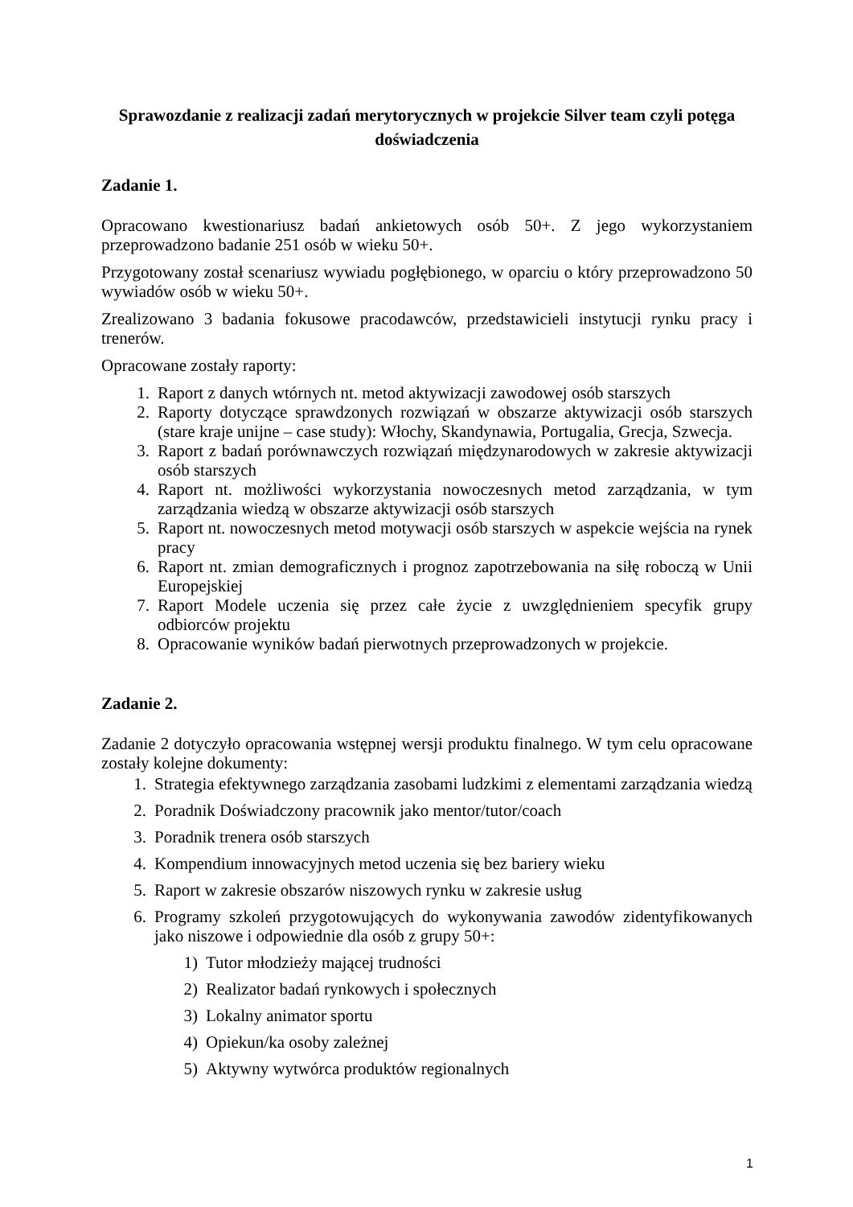Sprawozdanie z realizacji zadań merytorycznych w projekcie Silver team czyli potęga doświadczenia
Zadanie 1.
Opracowano kwestionariusz badań ankietowych osób 50+. Z jego wykorzystaniem przeprowadzono badanie 251 osób w wieku 50+.
Przygotowany został scenariusz wywiadu pogłębionego, w oparciu o który przeprowadzono 50 wywiadów osób w wieku 50+.
Zrealizowano 3 badania fokusowe pracodawców, przedstawicieli instytucji rynku pracy i trenerów.
Opracowane zostały raporty:
1. Raport z danych wtórnych nt. metod aktywizacji zawodowej osób starszych
2. Raporty dotyczące sprawdzonych rozwiązań w obszarze aktywizacji osób starszych (stare kraje unijne – case study): Włochy, Skandynawia, Portugalia, Grecja, Szwecja.
3. Raport z badań porównawczych rozwiązań międzynarodowych w zakresie aktywizacji osób starszych
4. Raport nt. możliwości wykorzystania nowoczesnych metod zarządzania, w tym zarządzania wiedzą w obszarze aktywizacji osób starszych
5. Raport nt. nowoczesnych metod motywacji osób starszych w aspekcie wejścia na rynek pracy
6. Raport nt. zmian demograficznych i prognoz zapotrzebowania na siłę roboczą w Unii Europejskiej
7. Raport Modele uczenia się przez całe życie z uwzględnieniem specyfik grupy odbiorców projektu
8. Opracowanie wyników badań pierwotnych przeprowadzonych w projekcie.
Zadanie 2.
Zadanie 2 dotyczyło opracowania wstępnej wersji produktu finalnego. W tym celu opracowane zostały kolejne dokumenty:
1. Strategia efektywnego zarządzania zasobami ludzkimi z elementami zarządzania wiedzą
2. Poradnik Doświadczony pracownik jako mentor/tutor/coach
3. Poradnik trenera osób starszych
4. Kompendium innowacyjnych metod uczenia się bez bariery wieku
5. Raport w zakresie obszarów niszowych rynku w zakresie usług
6. Programy szkoleń przygotowujących do wykonywania zawodów zidentyfikowanych jako niszowe i odpowiednie dla osób z grupy 50+:
1) Tutor młodzieży mającej trudności
2) Realizator badań rynkowych i społecznych
3) Lokalny animator sportu
4) Opiekun/ka osoby zależnej
5) Aktywny wytwórca produktów regionalnych
1